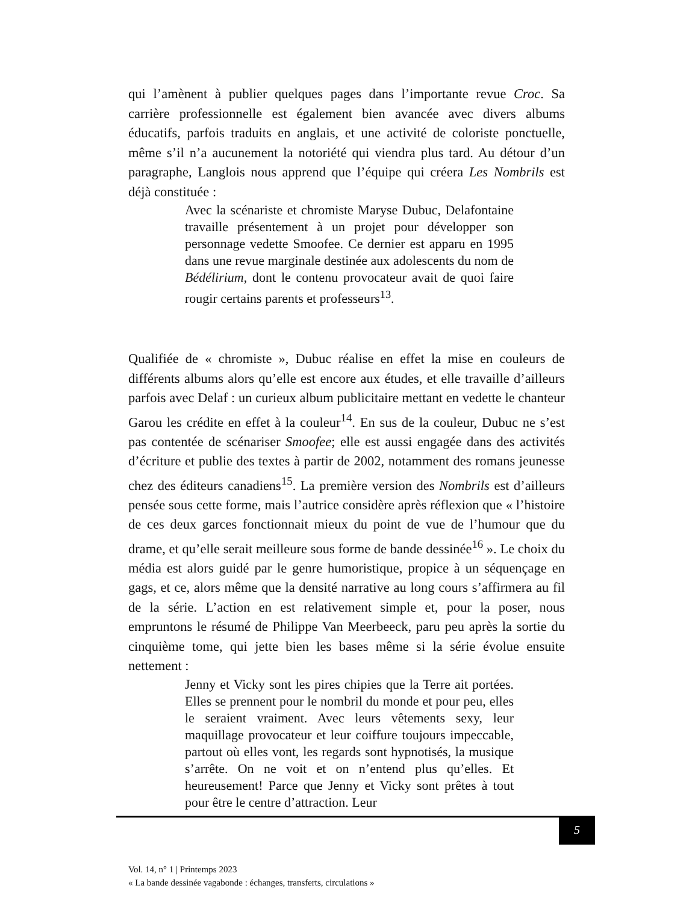qui l’amènent à publier quelques pages dans l’importante revue Croc. Sa carrière professionnelle est également bien avancée avec divers albums éducatifs, parfois traduits en anglais, et une activité de coloriste ponctuelle, même s’il n’a aucunement la notoriété qui viendra plus tard. Au détour d’un paragraphe, Langlois nous apprend que l’équipe qui créera Les Nombrils est déjà constituée :
Avec la scénariste et chromiste Maryse Dubuc, Delafontaine travaille présentement à un projet pour développer son personnage vedette Smoofee. Ce dernier est apparu en 1995 dans une revue marginale destinée aux adolescents du nom de Bédélirium, dont le contenu provocateur avait de quoi faire rougir certains parents et professeurs<sup>13</sup>.
Qualifiée de « chromiste », Dubuc réalise en effet la mise en couleurs de différents albums alors qu’elle est encore aux études, et elle travaille d’ailleurs parfois avec Delaf : un curieux album publicitaire mettant en vedette le chanteur Garou les crédite en effet à la couleur<sup>14</sup>. En sus de la couleur, Dubuc ne s’est pas contentée de scénariser Smoofee; elle est aussi engagée dans des activités d’écriture et publie des textes à partir de 2002, notamment des romans jeunesse chez des éditeurs canadiens<sup>15</sup>. La première version des Nombrils est d’ailleurs pensée sous cette forme, mais l’autrice considère après réflexion que « l’histoire de ces deux garces fonctionnait mieux du point de vue de l’humour que du drame, et qu’elle serait meilleure sous forme de bande dessinée<sup>16</sup> ». Le choix du média est alors guidé par le genre humoristique, propice à un séquençage en gags, et ce, alors même que la densité narrative au long cours s’affirmera au fil de la série. L’action en est relativement simple et, pour la poser, nous empruntons le résumé de Philippe Van Meerbeeck, paru peu après la sortie du cinquième tome, qui jette bien les bases même si la série évolue ensuite nettement :
Jenny et Vicky sont les pires chipies que la Terre ait portées. Elles se prennent pour le nombril du monde et pour peu, elles le seraient vraiment. Avec leurs vêtements sexy, leur maquillage provocateur et leur coiffure toujours impeccable, partout où elles vont, les regards sont hypnotisés, la musique s’arrête. On ne voit et on n’entend plus qu’elles. Et heureusement! Parce que Jenny et Vicky sont prêtes à tout pour être le centre d’attraction. Leur
5
Vol. 14, n° 1 | Printemps 2023
« La bande dessinée vagabonde : échanges, transferts, circulations »